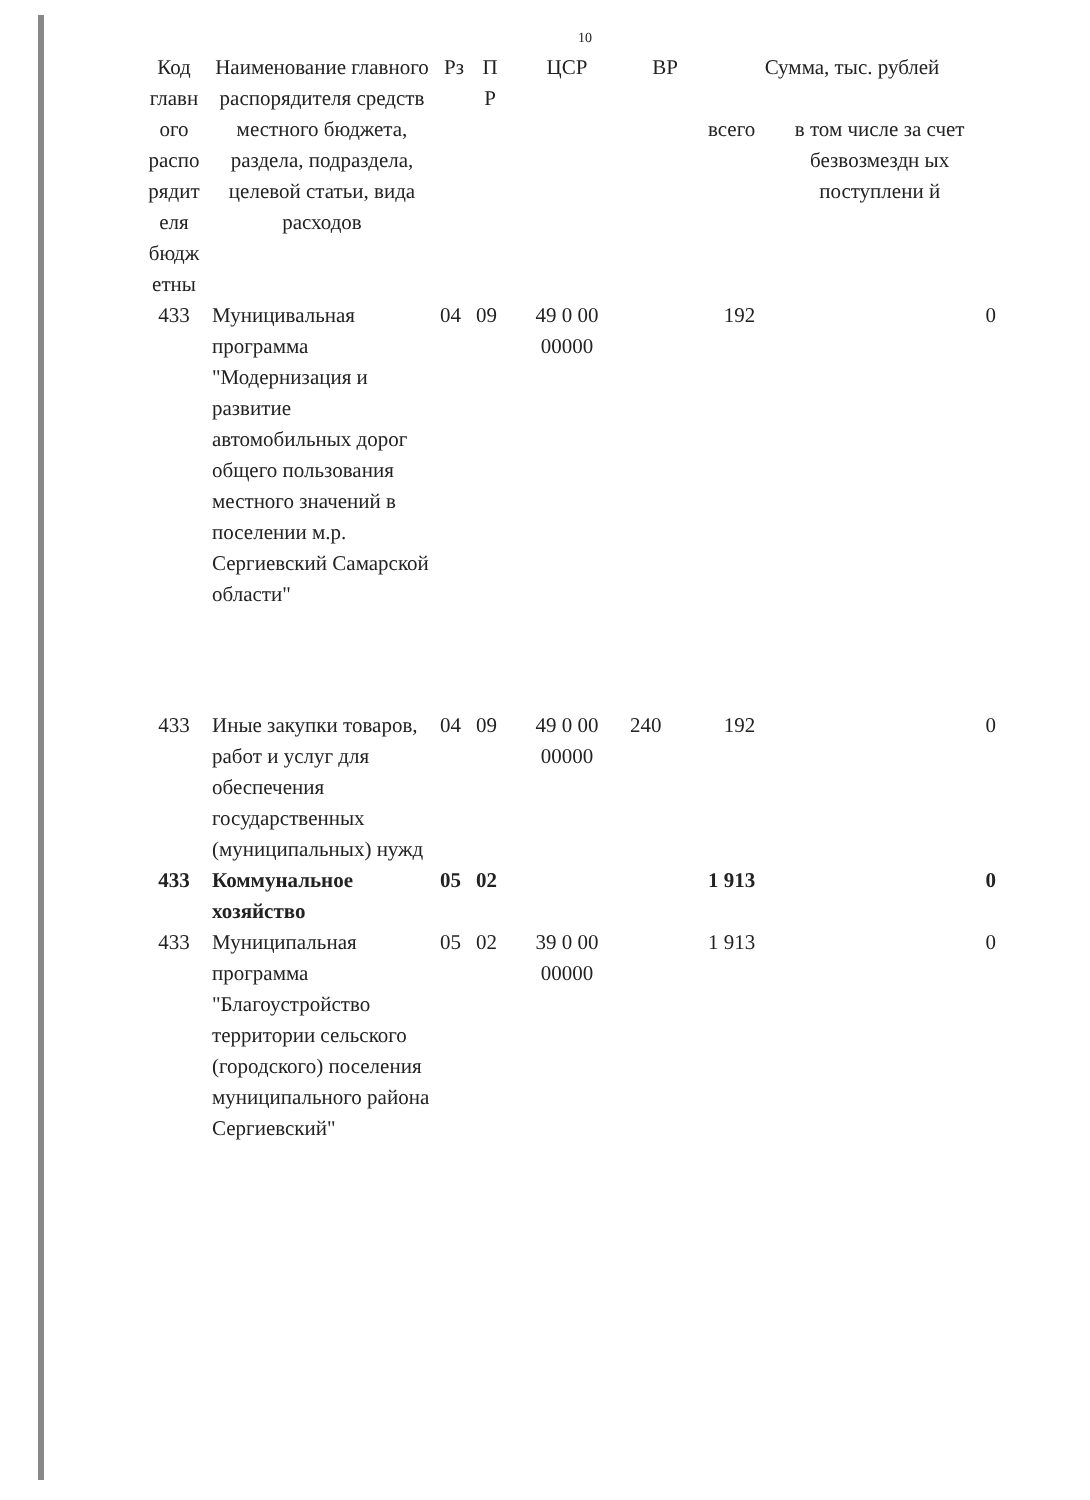10
| Код главн ого распо рядит еля бюдж етны | Наименование главного распорядителя средств местного бюджета, раздела, подраздела, целевой статьи, вида расходов | Рз | П Р | ЦСР | ВР | Сумма, тыс. рублей | |
| --- | --- | --- | --- | --- | --- | --- | --- |
| | | | | | | всего | в том числе за счет безвозмездн ых поступлени й |
| 433 | Муницивальная программа "Модернизация и развитие автомобильных дорог общего пользования местного значений в поселении м.р. Сергиевский Самарской области" | 04 | 09 | 49 0 00 00000 | | 192 | 0 |
| 433 | Иные закупки товаров, работ и услуг для обеспечения государственных (муниципальных) нужд | 04 | 09 | 49 0 00 00000 | 240 | 192 | 0 |
| 433 | Коммунальное хозяйство | 05 | 02 | | | 1 913 | 0 |
| 433 | Муниципальная программа "Благоустройство территории сельского (городского) поселения муниципального района Сергиевский" | 05 | 02 | 39 0 00 00000 | | 1 913 | 0 |